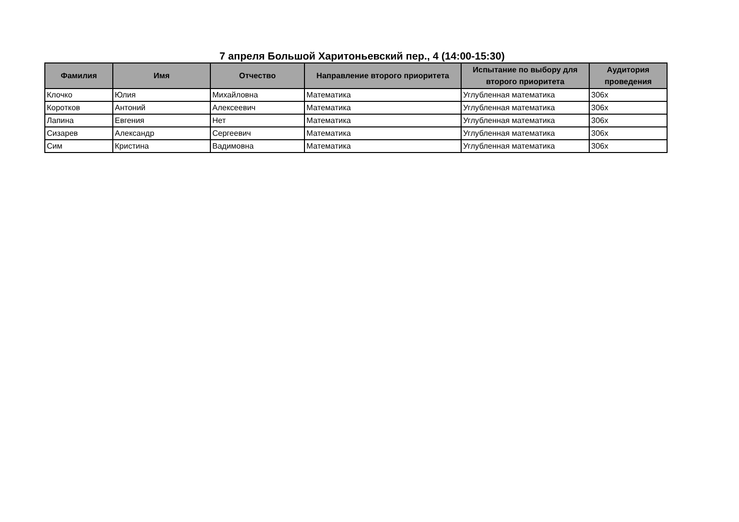7 апреля Большой Харитоньевский пер., 4 (14:00-15:30)
| Фамилия | Имя | Отчество | Направление второго приоритета | Испытание по выбору для второго приоритета | Аудитория проведения |
| --- | --- | --- | --- | --- | --- |
| Клочко | Юлия | Михайловна | Математика | Углубленная математика | 306х |
| Коротков | Антоний | Алексеевич | Математика | Углубленная математика | 306х |
| Лапина | Евгения | Нет | Математика | Углубленная математика | 306х |
| Сизарев | Александр | Сергеевич | Математика | Углубленная математика | 306х |
| Сим | Кристина | Вадимовна | Математика | Углубленная математика | 306х |